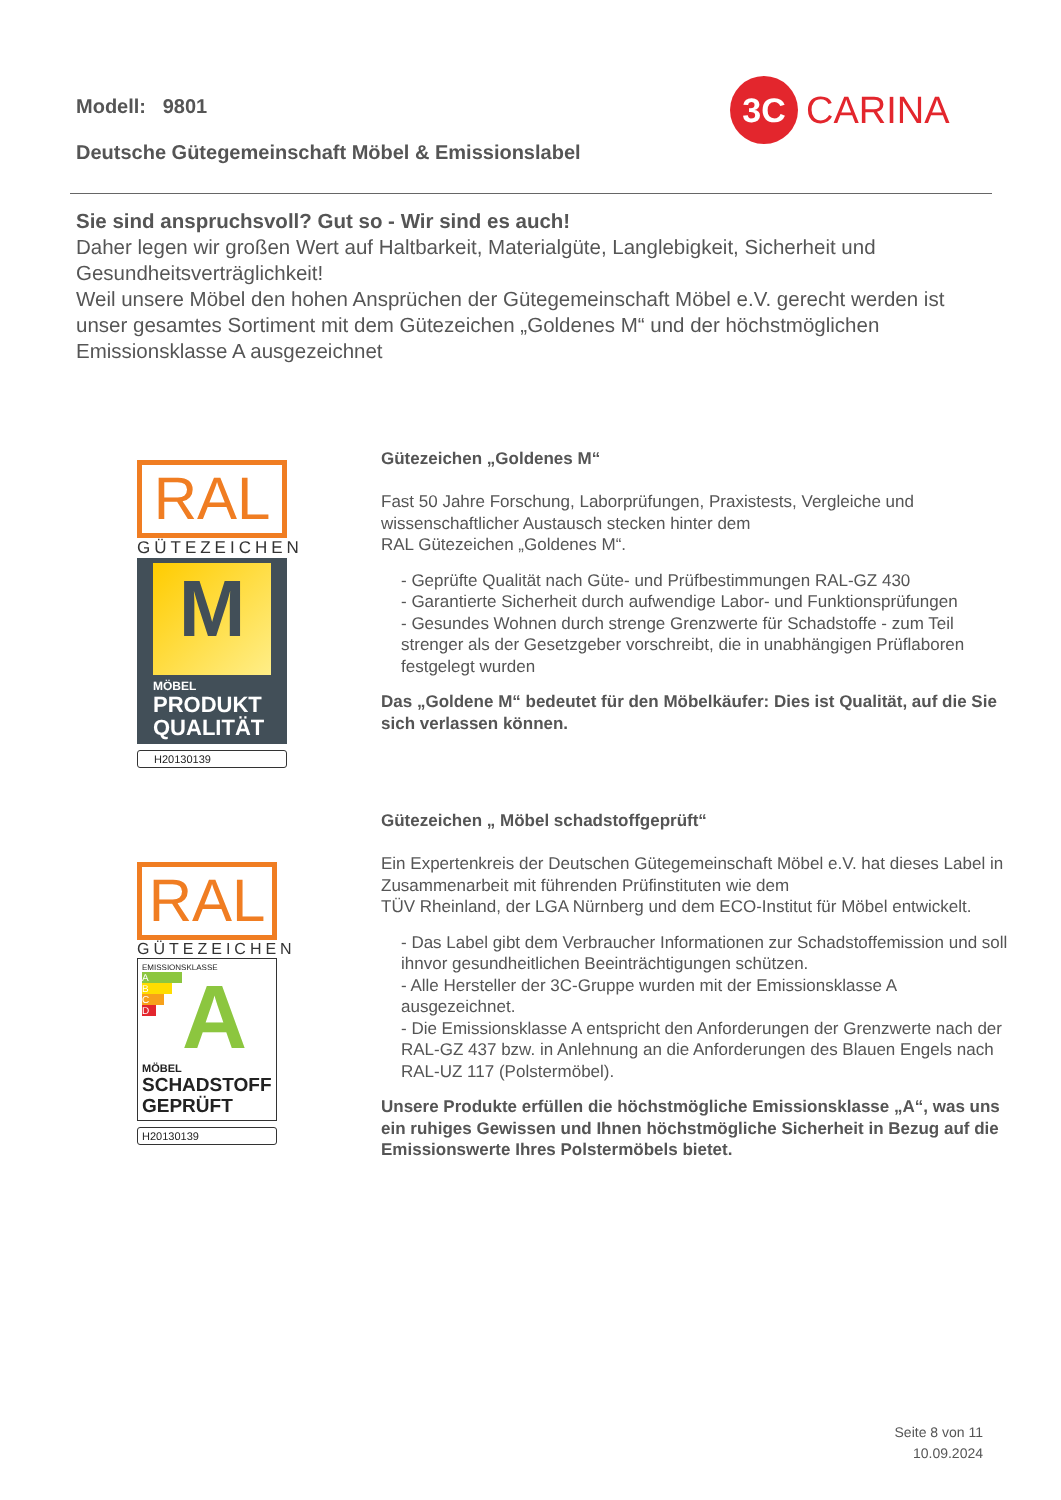Modell: 9801
Deutsche Gütegemeinschaft Möbel & Emissionslabel
3C
CARINA
Sie sind anspruchsvoll? Gut so - Wir sind es auch!
Daher legen wir großen Wert auf Haltbarkeit, Materialgüte, Langlebigkeit, Sicherheit und Gesundheitsverträglichkeit!
Weil unsere Möbel den hohen Ansprüchen der Gütegemeinschaft Möbel e.V. gerecht werden ist unser gesamtes Sortiment mit dem Gütezeichen „Goldenes M“ und der höchstmöglichen Emissionsklasse A ausgezeichnet
RAL
GÜTEZEICHEN
M
MÖBEL
PRODUKT
QUALITÄT
H20130139
Gütezeichen „Goldenes M“
Fast 50 Jahre Forschung, Laborprüfungen, Praxistests, Vergleiche und wissenschaftlicher Austausch stecken hinter dem
RAL Gütezeichen „Goldenes M“.
- Geprüfte Qualität nach Güte- und Prüfbestimmungen RAL-GZ 430
- Garantierte Sicherheit durch aufwendige Labor- und Funktionsprüfungen
- Gesundes Wohnen durch strenge Grenzwerte für Schadstoffe - zum Teil strenger als der Gesetzgeber vorschreibt, die in unabhängigen Prüflaboren festgelegt wurden
Das „Goldene M“ bedeutet für den Möbelkäufer: Dies ist Qualität, auf die Sie sich verlassen können.
RAL
GÜTEZEICHEN
EMISSIONSKLASSE
A
B
C
D
A
MÖBEL
SCHADSTOFF
GEPRÜFT
H20130139
Gütezeichen „ Möbel schadstoffgeprüft“
Ein Expertenkreis der Deutschen Gütegemeinschaft Möbel e.V. hat dieses Label in Zusammenarbeit mit führenden Prüfinstituten wie dem
TÜV Rheinland, der LGA Nürnberg und dem ECO-Institut für Möbel entwickelt.
- Das Label gibt dem Verbraucher Informationen zur Schadstoffemission und soll ihnvor gesundheitlichen Beeinträchtigungen schützen.
- Alle Hersteller der 3C-Gruppe wurden mit der Emissionsklasse A ausgezeichnet.
- Die Emissionsklasse A entspricht den Anforderungen der Grenzwerte nach der RAL-GZ 437 bzw. in Anlehnung an die Anforderungen des Blauen Engels nach RAL-UZ 117 (Polstermöbel).
Unsere Produkte erfüllen die höchstmögliche Emissionsklasse „A“, was uns ein ruhiges Gewissen und Ihnen höchstmögliche Sicherheit in Bezug auf die Emissionswerte Ihres Polstermöbels bietet.
Seite 8 von 11
10.09.2024